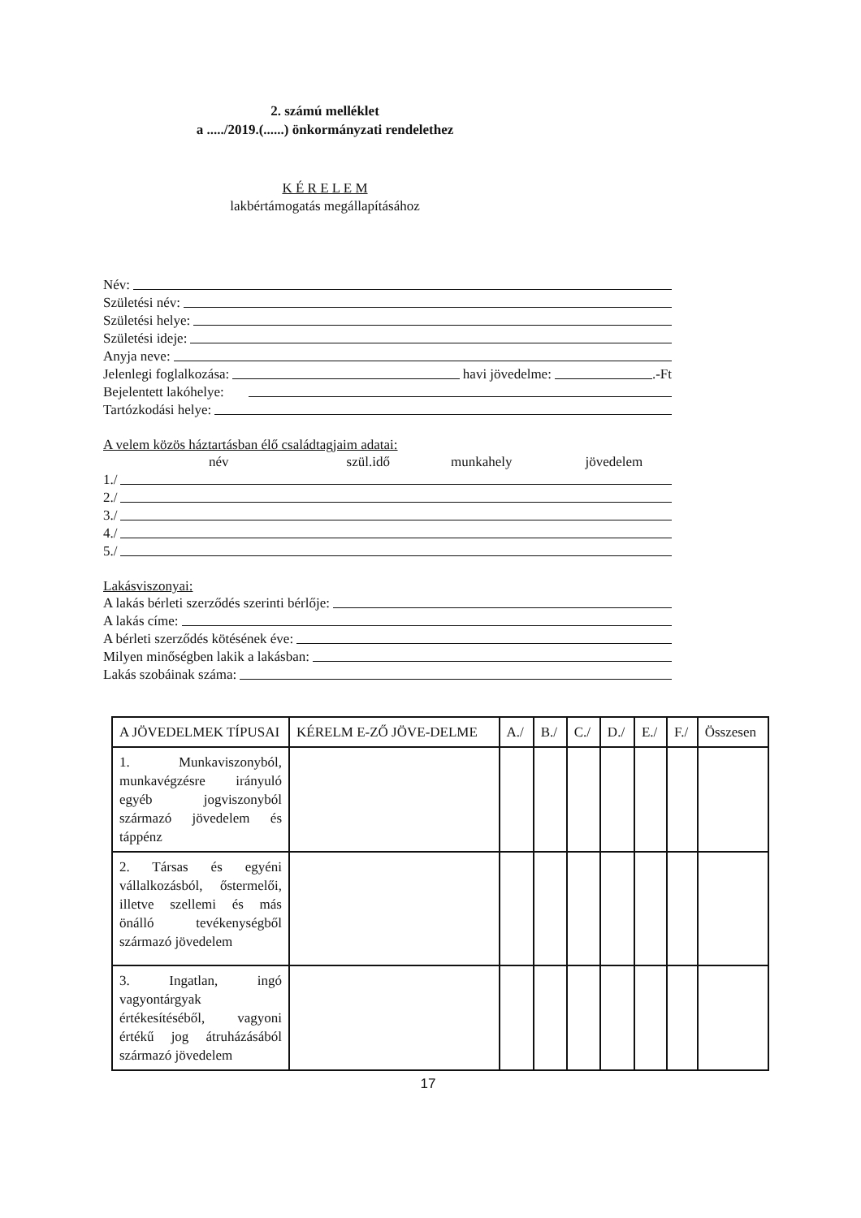2. számú melléklet
a ...../2019.(......) önkormányzati rendelethez
K É R E L E M
lakbértámogatás megállapításához
Név:
Születési név:
Születési helye:
Születési ideje:
Anyja neve:
Jelenlegi foglalkozása: havi jövedelme: .-Ft
Bejelentett lakóhelye:
Tartózkodási helye:
A velem közös háztartásban élő családtagjaim adatai:
név szül.idő munkahely jövedelem
1./
2./
3./
4./
5./
Lakásviszonyai:
A lakás bérleti szerződés szerinti bérlője:
A lakás címe:
A bérleti szerződés kötésének éve:
Milyen minőségben lakik a lakásban:
Lakás szobáinak száma:
| A JÖVEDELMEK TÍPUSAI | KÉRELM E-ZŐ JÖVE-DELME | A./ | B./ | C./ | D./ | E./ | F./ | Összesen |
| --- | --- | --- | --- | --- | --- | --- | --- | --- |
| 1. Munkaviszonyból, munkavégzésre irányuló egyéb jogviszonyból származó jövedelem és táppénz | | | | | | | | |
| 2. Társas és egyéni vállalkozásból, őstermelői, illetve szellemi és más önálló tevékenységből származó jövedelem | | | | | | | | |
| 3. Ingatlan, ingó vagyontárgyak értékesítéséből, vagyoni értékű jog átruházásából származó jövedelem | | | | | | | | |
17